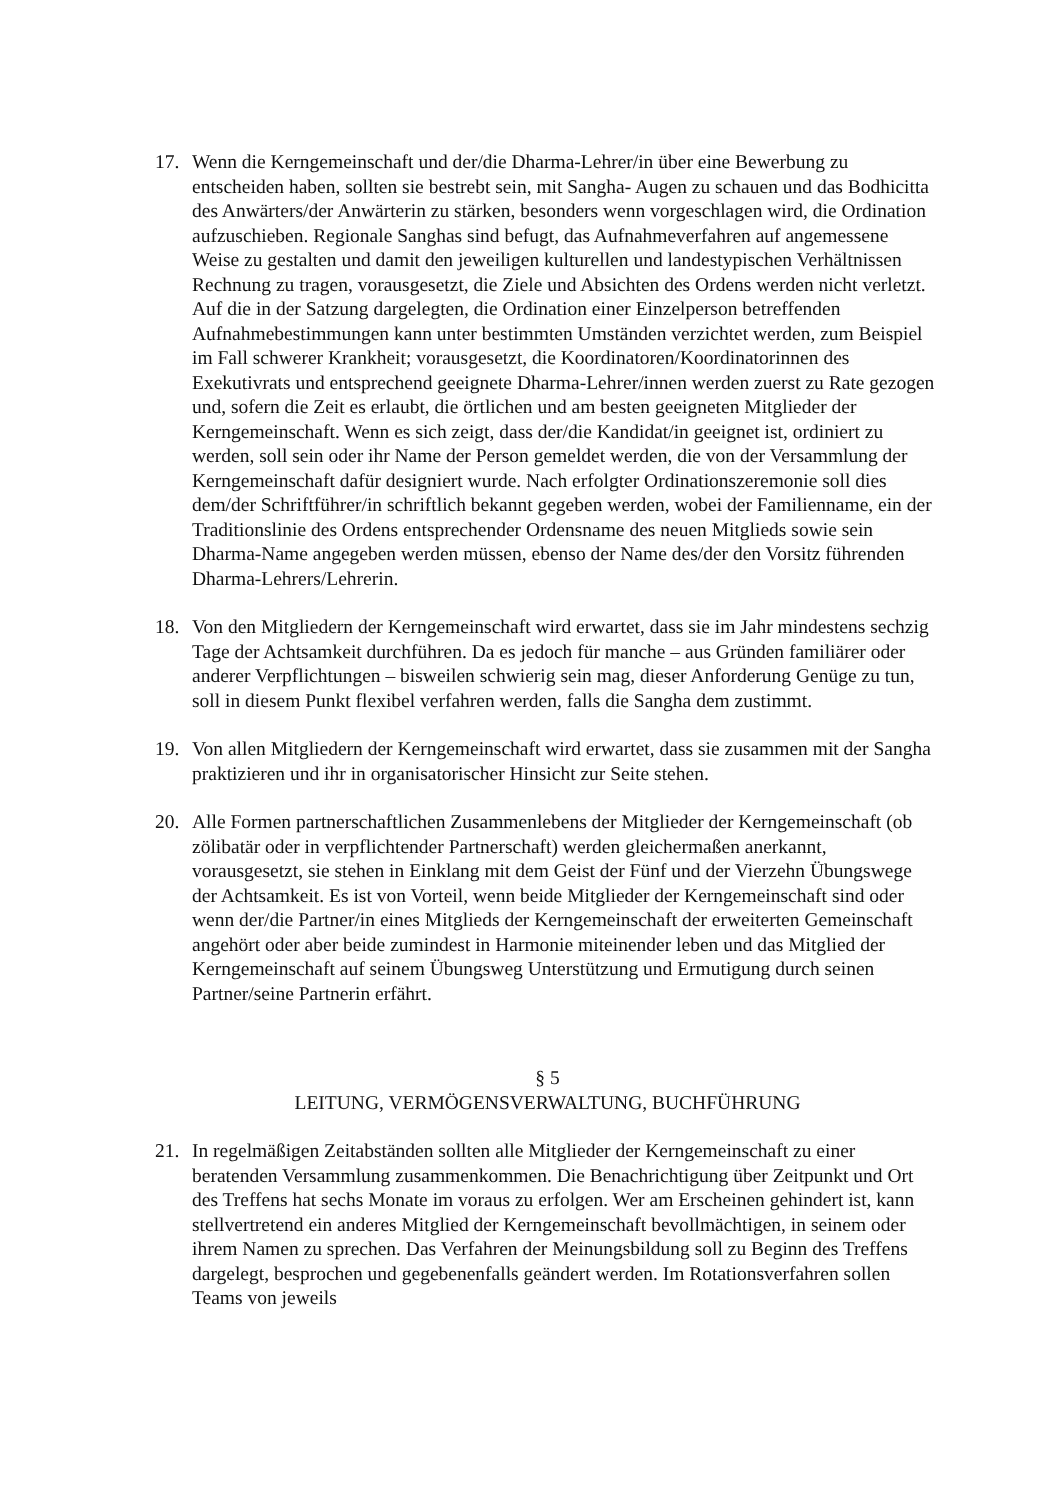17. Wenn die Kerngemeinschaft und der/die Dharma-Lehrer/in über eine Bewerbung zu entscheiden haben, sollten sie bestrebt sein, mit Sangha- Augen zu schauen und das Bodhicitta des Anwärters/der Anwärterin zu stärken, besonders wenn vorgeschlagen wird, die Ordination aufzuschieben. Regionale Sanghas sind befugt, das Aufnahmeverfahren auf angemessene Weise zu gestalten und damit den jeweiligen kulturellen und landestypischen Verhältnissen Rechnung zu tragen, vorausgesetzt, die Ziele und Absichten des Ordens werden nicht verletzt. Auf die in der Satzung dargelegten, die Ordination einer Einzelperson betreffenden Aufnahmebestimmungen kann unter bestimmten Umständen verzichtet werden, zum Beispiel im Fall schwerer Krankheit; vorausgesetzt, die Koordinatoren/Koordinatorinnen des Exekutivrats und entsprechend geeignete Dharma-Lehrer/innen werden zuerst zu Rate gezogen und, sofern die Zeit es erlaubt, die örtlichen und am besten geeigneten Mitglieder der Kerngemeinschaft. Wenn es sich zeigt, dass der/die Kandidat/in geeignet ist, ordiniert zu werden, soll sein oder ihr Name der Person gemeldet werden, die von der Versammlung der Kerngemeinschaft dafür designiert wurde. Nach erfolgter Ordinationszeremonie soll dies dem/der Schriftführer/in schriftlich bekannt gegeben werden, wobei der Familienname, ein der Traditionslinie des Ordens entsprechender Ordensname des neuen Mitglieds sowie sein Dharma-Name angegeben werden müssen, ebenso der Name des/der den Vorsitz führenden Dharma-Lehrers/Lehrerin.
18. Von den Mitgliedern der Kerngemeinschaft wird erwartet, dass sie im Jahr mindestens sechzig Tage der Achtsamkeit durchführen. Da es jedoch für manche – aus Gründen familiärer oder anderer Verpflichtungen – bisweilen schwierig sein mag, dieser Anforderung Genüge zu tun, soll in diesem Punkt flexibel verfahren werden, falls die Sangha dem zustimmt.
19. Von allen Mitgliedern der Kerngemeinschaft wird erwartet, dass sie zusammen mit der Sangha praktizieren und ihr in organisatorischer Hinsicht zur Seite stehen.
20. Alle Formen partnerschaftlichen Zusammenlebens der Mitglieder der Kerngemeinschaft (ob zölibatär oder in verpflichtender Partnerschaft) werden gleichermaßen anerkannt, vorausgesetzt, sie stehen in Einklang mit dem Geist der Fünf und der Vierzehn Übungswege der Achtsamkeit. Es ist von Vorteil, wenn beide Mitglieder der Kerngemeinschaft sind oder wenn der/die Partner/in eines Mitglieds der Kerngemeinschaft der erweiterten Gemeinschaft angehört oder aber beide zumindest in Harmonie miteinender leben und das Mitglied der Kerngemeinschaft auf seinem Übungsweg Unterstützung und Ermutigung durch seinen Partner/seine Partnerin erfährt.
§ 5
LEITUNG, VERMÖGENSVERWALTUNG, BUCHFÜHRUNG
21. In regelmäßigen Zeitabständen sollten alle Mitglieder der Kerngemeinschaft zu einer beratenden Versammlung zusammenkommen. Die Benachrichtigung über Zeitpunkt und Ort des Treffens hat sechs Monate im voraus zu erfolgen. Wer am Erscheinen gehindert ist, kann stellvertretend ein anderes Mitglied der Kerngemeinschaft bevollmächtigen, in seinem oder ihrem Namen zu sprechen. Das Verfahren der Meinungsbildung soll zu Beginn des Treffens dargelegt, besprochen und gegebenenfalls geändert werden. Im Rotationsverfahren sollen Teams von jeweils